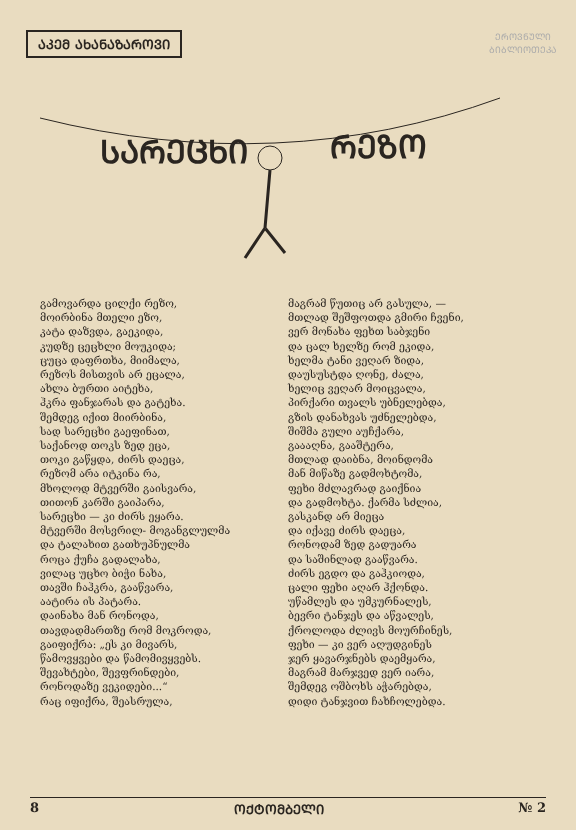ᲐᲙᲔᲛ ᲐᲮᲐᲜᲐᲖᲐᲠᲝᲕᲘ
ᲔᲠᲝᲕᲜᲣᲚᲘ
ᲑᲘᲑᲚᲘᲝᲗᲔᲙᲐ
ᲡᲐᲠᲔᲪᲮᲘ
ᲠᲔᲖᲝ
გამოვარდა ცილქი რეზო,
მოირბინა მთელი ეზო,
კატა დაზვდა, გაეკიდა,
კუდზე ცეცხლი მოუკიდა;
ცუცა დაფრთხა, მიიმალა,
რეზოს მისთვის არ ეცალა,
ახლა ბურთი აიტეხა,
ჰკრა ფანჯარას და გატეხა.
შემდეგ იქით მიირბინა,
სად სარეცხი გაეფინათ,
საქანოდ თოკს ზედ ეცა,
თოკი გაწყდა, ძირს დაეცა,
რეზომ არა იტკინა რა,
მხოლოდ მტვერში გაისვარა,
თითონ კარში გაიპარა,
სარეცხი — კი ძირს ეყარა.
მტვერში მოსვრილ- მოგანგლულმა
და ტალახით გათხუპნულმა
როცა ქუჩა გადალახა,
ვილაც უცხო ბიჭი ნახა,
თავში ჩაჰკრა, გააწვარა,
აატირა ის პატარა.
დაინახა მან რონოდა,
თავდადმართზე რომ მოკროდა,
გაიფიქრა: „ეს კი მივარს,
წამოვყვები და წამომივყვებს.
შევახტები, შევფრინდები,
რონოდაზე ვეკიდები...“
რაც იფიქრა, შეასრულა,
მაგრამ წუთიც არ გასულა, —
მთლად შეშფოთდა გმირი ჩვენი,
ვერ მონახა ფეხთ საბჯენი
და ცალ ხელზე რომ ეკიდა,
ხელმა ტანი ვეღარ ზიდა,
დაუსუსტდა ღონე, ძალა,
ხელიც ვეღარ მოიცვალა,
პირქარი თვალს უბნელებდა,
გზის დანახვას უძნელებდა,
შიშმა გული აუჩქარა,
გაააღნა, გააშტერა,
მთლად დაიბნა, მოინდომა
მან მიწაზე გადმოხტომა,
ფეხი მძლავრად გაიქნია
და გადმოხტა. ქარმა სძლია,
გასკანდ არ მიეცა
და იქავე ძირს დაეცა,
რონოდამ ზედ გადუარა
და საშინლად გააწვარა.
ძირს ეგდო და გაჰკიოდა,
ცალი ფეხი აღარ ჰქონდა.
უწამლეს და უმკურნალეს,
ბევრი ტანჯეს და აწვალეს,
ქროლოდა ძლივს მოურჩინეს,
ფეხი — კი ვერ აღუდგინეს
ჯერ ყავარჯნებს დაემყარა,
მაგრამ მარჯვედ ვერ იარა,
შემდეგ ოშბოხს აჭარებდა,
დიდი ტანჯვით ჩახჩოლებდა.
8 ᲝᲥᲢᲝᲛᲑᲔᲚᲘ № 2